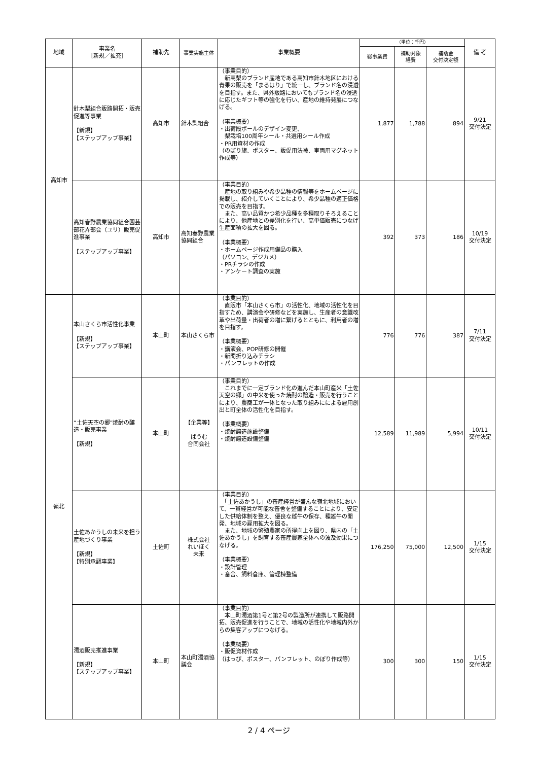| 地域 | 事業名 ［新規／拡充］ | 補助先 | 事業実施主体 | 事業概要 | （単位：千円） | | | 備 考 |
| --- | --- | --- | --- | --- | --- | --- | --- | --- |
| | | | | | 総事業費 | 補助対象 経費 | 補助金 交付決定額 | |
| 高知市 | 針木梨組合販路開拓・販売促進等事業 【新規】 【ステップアップ事業】 | 高知市 | 針木梨組合 | （事業目的） 新高梨のブランド産地である高知市針木地区における青果の販売を「まるはり」で統一し、ブランド名の浸透を目指す。また、県外販路においてもブランド名の浸透に応じたギフト等の強化を行い、産地の維持発展につなげる。 （事業概要） ・出荷段ボールのデザイン変更、 梨栽培100周年シール・共選用シール作成 ・PR用資材の作成 （のぼり旗、ポスター、販促用法被、車両用マグネット作成等） | 1,877 | 1,788 | 894 | 9/21 交付決定 |
| | 高知春野農業協同組合園芸部花卉部会（ユリ）販売促進事業 【ステップアップ事業】 | 高知市 | 高知春野農業協同組合 | （事業目的） 産地の取り組みや希少品種の情報等をホームページに掲載し、紹介していくことにより、希少品種の適正価格での販売を目指す。 また、高い品質かつ希少品種を多種取りそろえることにより、他産地との差別化を行い、高単価販売につなげ生産面積の拡大を図る。 （事業概要） ・ホームページ作成用備品の購入 （パソコン、デジカメ） ・PRチラシの作成 ・アンケート調査の実施 | 392 | 373 | 186 | 10/19 交付決定 |
| 嶺北 | 本山さくら市活性化事業 【新規】 【ステップアップ事業】 | 本山町 | 本山さくら市 | （事業目的） 直販市「本山さくら市」の活性化、地域の活性化を目指すため、講演会や研修などを実施し、生産者の意識改革や出荷量・出荷者の増に繋げるとともに、利用者の増を目指す。 （事業概要） ・講演会、POP研修の開催 ・新聞折り込みチラシ ・パンフレットの作成 | 776 | 776 | 387 | 7/11 交付決定 |
| | “土佐天空の郷”焼酎の醸造・販売事業 【新規】 | 本山町 | 【企業等】 ばうむ 合同会社 | （事業目的） これまでに一定ブランド化の進んだ本山町産米「土佐天空の郷」の中米を使った焼酎の醸造・販売を行うことにより、農商工が一体となった取り組みにによる雇用創出と町全体の活性化を目指す。 （事業概要） ・焼酎醸造施設整備 ・焼酎醸造設備整備 | 12,589 | 11,989 | 5,994 | 10/11 交付決定 |
| | 土佐あかうしの未来を担う産地づくり事業 【新規】 【特別承認事業】 | 土佐町 | 株式会社 れいほく 未来 | （事業目的） 「土佐あかうし」の畜産経営が盛んな嶺北地域において、一貫経営が可能な畜舎を整備することにより、安定した供給体制を整え、優良な雌牛の保存、種雄牛の開発、地域の雇用拡大を図る。 また、地域の繁殖農家の所得向上を図り、県内の「土佐あかうし」を飼育する畜産農家全体への波及効果につなげる。 （事業概要） ・設計管理 ・畜舎、飼料倉庫、管理棟整備 | 176,250 | 75,000 | 12,500 | 1/15 交付決定 |
| | 濁酒販売推進事業 【新規】 【ステップアップ事業】 | 本山町 | 本山町濁酒協議会 | （事業目的） 本山町濁酒第1号と第2号の製造所が連携して販路開拓、販売促進を行うことで、地域の活性化や地域内外からの集客アップにつなげる。 （事業概要） ・販促資材作成 （はっぴ、ポスター、パンフレット、のぼり作成等） | 300 | 300 | 150 | 1/15 交付決定 |
2 / 4 ページ